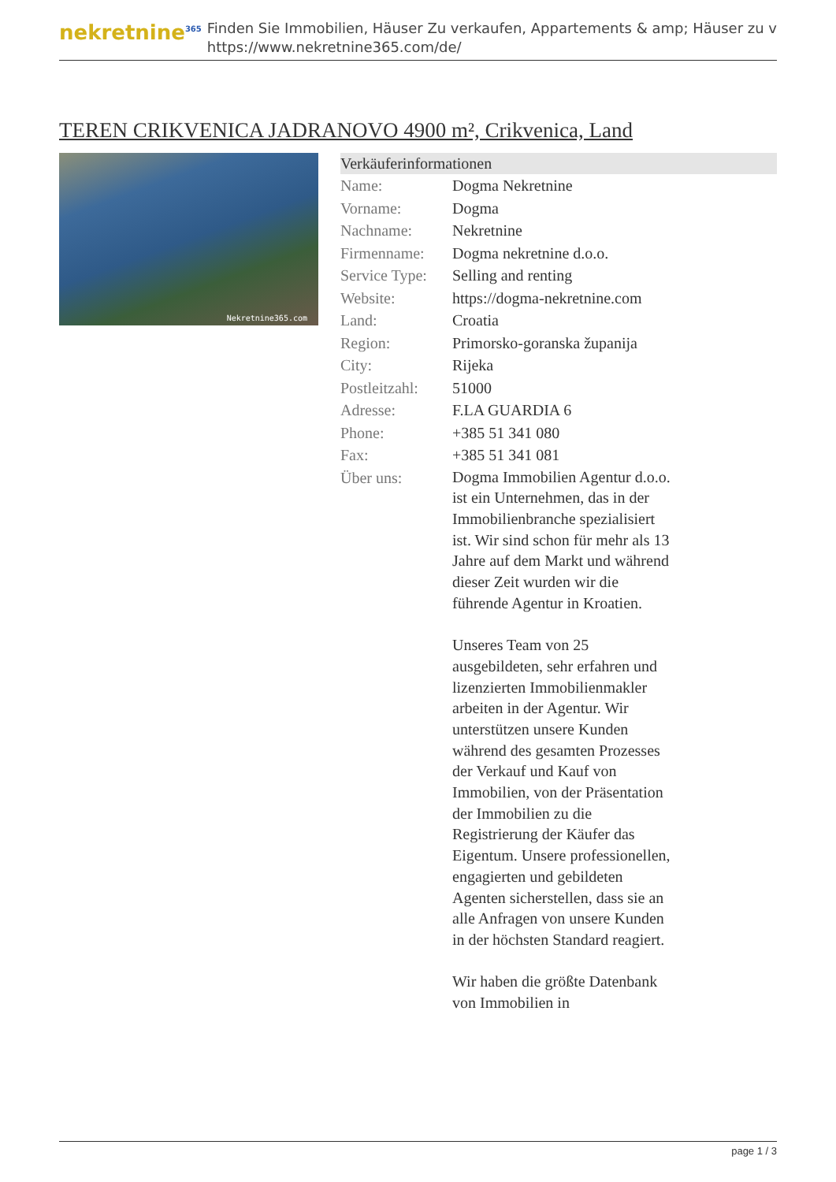nekretnine<sup>365</sup>
Finden Sie Immobilien, Häuser Zu verkaufen, Appartements & amp; Häuser zu v
https://www.nekretnine365.com/de/
TEREN CRIKVENICA JADRANOVO 4900 m², Crikvenica, Land
Nekretnine365.com
Verkäuferinformationen
| Name: | Dogma Nekretnine |
| Vorname: | Dogma |
| Nachname: | Nekretnine |
| Firmenname: | Dogma nekretnine d.o.o. |
| Service Type: | Selling and renting |
| Website: | https://dogma-nekretnine.com |
| Land: | Croatia |
| Region: | Primorsko-goranska županija |
| City: | Rijeka |
| Postleitzahl: | 51000 |
| Adresse: | F.LA GUARDIA 6 |
| Phone: | +385 51 341 080 |
| Fax: | +385 51 341 081 |
| Über uns: | Dogma Immobilien Agentur d.o.o. ist ein Unternehmen, das in der Immobilienbranche spezialisiert ist. Wir sind schon für mehr als 13 Jahre auf dem Markt und während dieser Zeit wurden wir die führende Agentur in Kroatien. Unseres Team von 25 ausgebildeten, sehr erfahren und lizenzierten Immobilienmakler arbeiten in der Agentur. Wir unterstützen unsere Kunden während des gesamten Prozesses der Verkauf und Kauf von Immobilien, von der Präsentation der Immobilien zu die Registrierung der Käufer das Eigentum. Unsere professionellen, engagierten und gebildeten Agenten sicherstellen, dass sie an alle Anfragen von unsere Kunden in der höchsten Standard reagiert. Wir haben die größte Datenbank von Immobilien in |
page 1 / 3